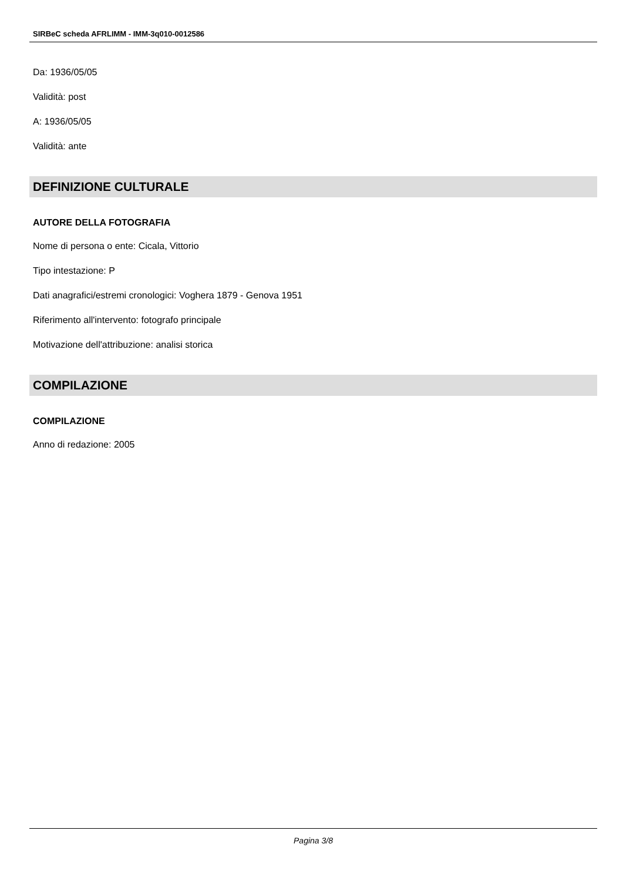SIRBeC scheda AFRLIMM - IMM-3q010-0012586
Da: 1936/05/05
Validità: post
A: 1936/05/05
Validità: ante
DEFINIZIONE CULTURALE
AUTORE DELLA FOTOGRAFIA
Nome di persona o ente: Cicala, Vittorio
Tipo intestazione: P
Dati anagrafici/estremi cronologici: Voghera 1879 - Genova 1951
Riferimento all'intervento: fotografo principale
Motivazione dell'attribuzione: analisi storica
COMPILAZIONE
COMPILAZIONE
Anno di redazione: 2005
Pagina 3/8